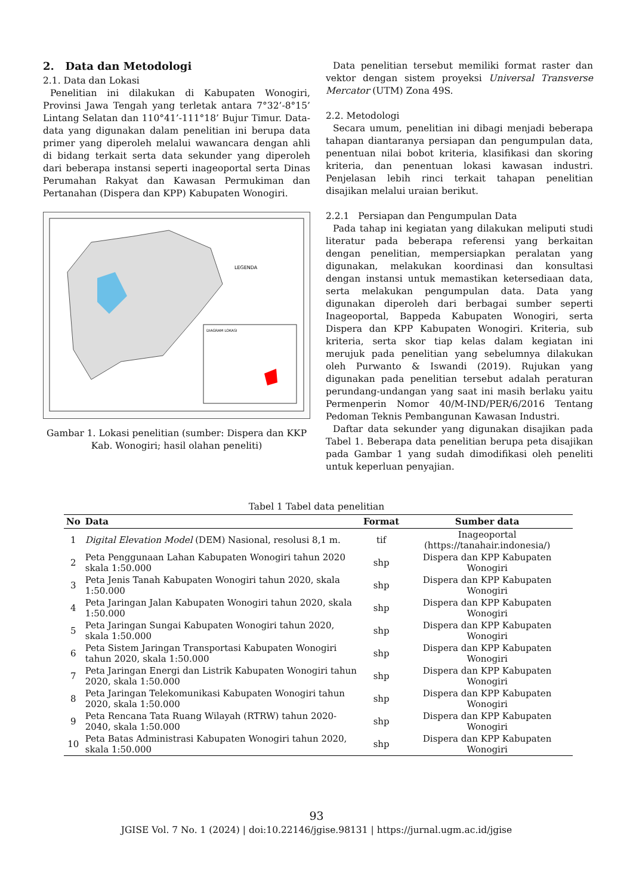2. Data dan Metodologi
2.1. Data dan Lokasi
Penelitian ini dilakukan di Kabupaten Wonogiri, Provinsi Jawa Tengah yang terletak antara 7°32’-8°15’ Lintang Selatan dan 110°41’-111°18’ Bujur Timur. Data-data yang digunakan dalam penelitian ini berupa data primer yang diperoleh melalui wawancara dengan ahli di bidang terkait serta data sekunder yang diperoleh dari beberapa instansi seperti inageoportal serta Dinas Perumahan Rakyat dan Kawasan Permukiman dan Pertanahan (Dispera dan KPP) Kabupaten Wonogiri.
LEGENDA
DIAGRAM LOKASI
Gambar 1. Lokasi penelitian (sumber: Dispera dan KKP Kab. Wonogiri; hasil olahan peneliti)
Data penelitian tersebut memiliki format raster dan vektor dengan sistem proyeksi Universal Transverse Mercator (UTM) Zona 49S.
2.2. Metodologi
Secara umum, penelitian ini dibagi menjadi beberapa tahapan diantaranya persiapan dan pengumpulan data, penentuan nilai bobot kriteria, klasifikasi dan skoring kriteria, dan penentuan lokasi kawasan industri. Penjelasan lebih rinci terkait tahapan penelitian disajikan melalui uraian berikut.
2.2.1 Persiapan dan Pengumpulan Data
Pada tahap ini kegiatan yang dilakukan meliputi studi literatur pada beberapa referensi yang berkaitan dengan penelitian, mempersiapkan peralatan yang digunakan, melakukan koordinasi dan konsultasi dengan instansi untuk memastikan ketersediaan data, serta melakukan pengumpulan data. Data yang digunakan diperoleh dari berbagai sumber seperti Inageoportal, Bappeda Kabupaten Wonogiri, serta Dispera dan KPP Kabupaten Wonogiri. Kriteria, sub kriteria, serta skor tiap kelas dalam kegiatan ini merujuk pada penelitian yang sebelumnya dilakukan oleh Purwanto & Iswandi (2019). Rujukan yang digunakan pada penelitian tersebut adalah peraturan perundang-undangan yang saat ini masih berlaku yaitu Permenperin Nomor 40/M-IND/PER/6/2016 Tentang Pedoman Teknis Pembangunan Kawasan Industri.
Daftar data sekunder yang digunakan disajikan pada Tabel 1. Beberapa data penelitian berupa peta disajikan pada Gambar 1 yang sudah dimodifikasi oleh peneliti untuk keperluan penyajian.
Tabel 1 Tabel data penelitian
| No | Data | Format | Sumber data |
| --- | --- | --- | --- |
| 1 | Digital Elevation Model (DEM) Nasional, resolusi 8,1 m. | tif | Inageoportal (https://tanahair.indonesia/) |
| 2 | Peta Penggunaan Lahan Kabupaten Wonogiri tahun 2020 skala 1:50.000 | shp | Dispera dan KPP Kabupaten Wonogiri |
| 3 | Peta Jenis Tanah Kabupaten Wonogiri tahun 2020, skala 1:50.000 | shp | Dispera dan KPP Kabupaten Wonogiri |
| 4 | Peta Jaringan Jalan Kabupaten Wonogiri tahun 2020, skala 1:50.000 | shp | Dispera dan KPP Kabupaten Wonogiri |
| 5 | Peta Jaringan Sungai Kabupaten Wonogiri tahun 2020, skala 1:50.000 | shp | Dispera dan KPP Kabupaten Wonogiri |
| 6 | Peta Sistem Jaringan Transportasi Kabupaten Wonogiri tahun 2020, skala 1:50.000 | shp | Dispera dan KPP Kabupaten Wonogiri |
| 7 | Peta Jaringan Energi dan Listrik Kabupaten Wonogiri tahun 2020, skala 1:50.000 | shp | Dispera dan KPP Kabupaten Wonogiri |
| 8 | Peta Jaringan Telekomunikasi Kabupaten Wonogiri tahun 2020, skala 1:50.000 | shp | Dispera dan KPP Kabupaten Wonogiri |
| 9 | Peta Rencana Tata Ruang Wilayah (RTRW) tahun 2020-2040, skala 1:50.000 | shp | Dispera dan KPP Kabupaten Wonogiri |
| 10 | Peta Batas Administrasi Kabupaten Wonogiri tahun 2020, skala 1:50.000 | shp | Dispera dan KPP Kabupaten Wonogiri |
93
JGISE Vol. 7 No. 1 (2024) | doi:10.22146/jgise.98131 | https://jurnal.ugm.ac.id/jgise